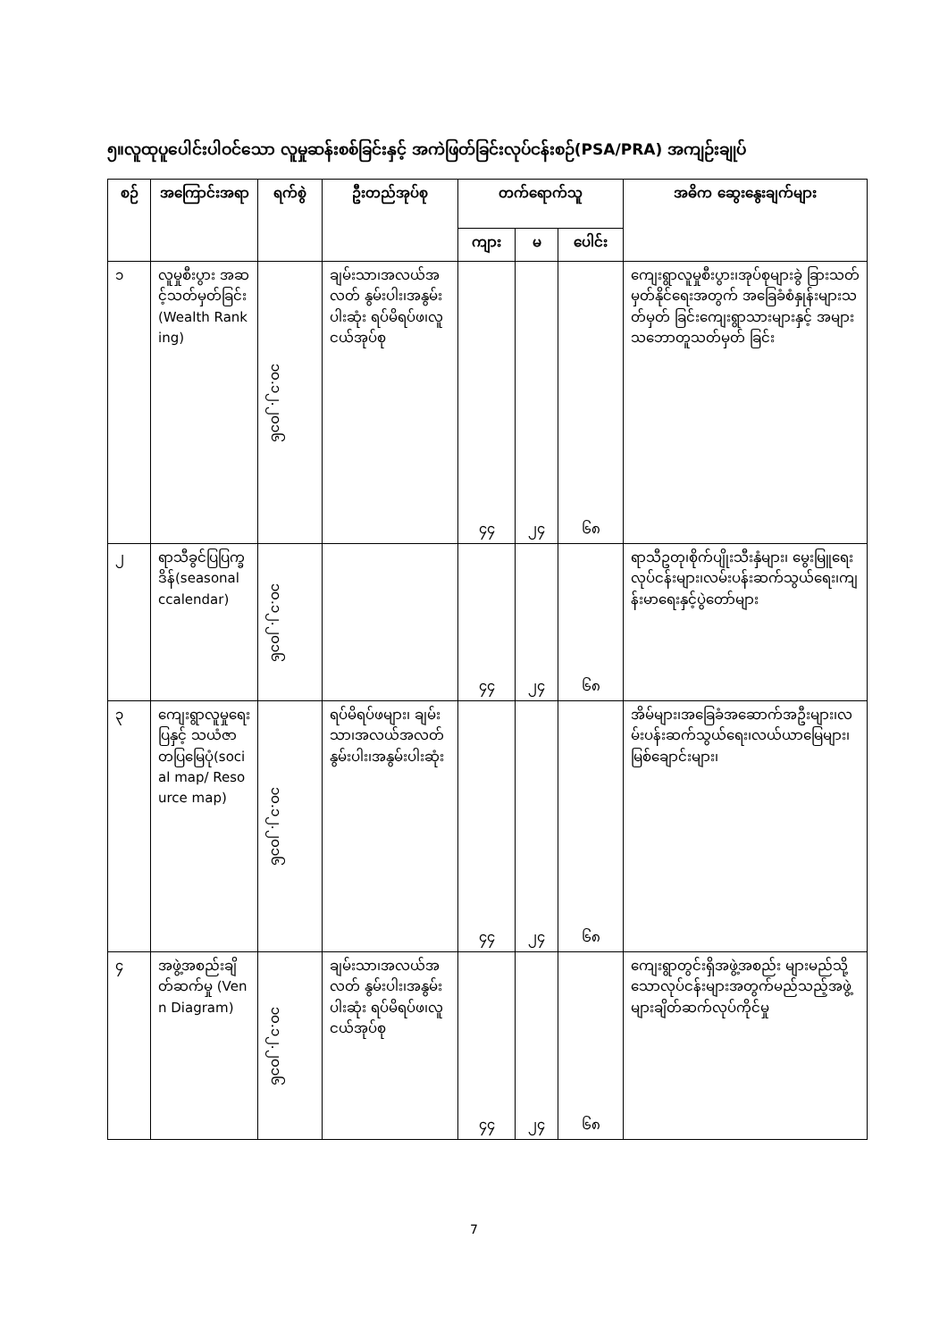၅။လူထုပူပေါင်းပါဝင်သော လူမှုဆန်းစစ်ခြင်းနှင့် အကဲဖြတ်ခြင်းလုပ်ငန်းစဉ်(PSA/PRA) အကျဉ်းချုပ်
| စဉ် | အကြောင်းအရာ | ရက်စွဲ | ဦးတည်အုပ်စု | တက်ရောက်သူ | | | အဓိက ဆွေးနွေးချက်များ |
| --- | --- | --- | --- | --- | --- | --- | --- |
| | | | | ကျား | မ | ပေါင်း | |
| ၁ | လူမှုစီးပွား အဆင့်သတ်မှတ်ခြင်း(Wealth Ranking) | ၁၀.၁၂.၂၀၁၆ | ချမ်းသာ၊အလယ်အလတ် နွမ်းပါး၊အနွမ်းပါးဆုံး ရပ်မိရပ်ဖ၊လူငယ်အုပ်စု | ၄၄ | ၂၄ | ၆၈ | ကျေးရွာလူမှုစီးပွား၊အုပ်စုများခွဲ ခြားသတ်မှတ်နိုင်ရေးအတွက် အခြေခံစံနှုန်းများသတ်မှတ် ခြင်းကျေးရွာသားများနှင့် အများသဘောတူသတ်မှတ် ခြင်း |
| ၂ | ရာသီခွင်ပြပြက္ခဒိန်(seasonal ccalendar) | ၁၀.၁၂.၂၀၁၆ | | ၄၄ | ၂၄ | ၆၈ | ရာသီဥတု၊စိုက်ပျိုးသီးနှံများ၊ မွေးမြူရေးလုပ်ငန်းများ၊လမ်းပန်းဆက်သွယ်ရေး၊ကျန်းမာရေးနှင့်ပွဲတော်များ |
| ၃ | ကျေးရွာလူမှုရေးပြနှင့် သယံဇာတပြမြေပုံ(social map/ Resource map) | ၁၀.၁၂.၂၀၁၆ | ရပ်မိရပ်ဖများ၊ ချမ်းသာ၊အလယ်အလတ် နွမ်းပါး၊အနွမ်းပါးဆုံး | ၄၄ | ၂၄ | ၆၈ | အိမ်များ၊အခြေခံအဆောက်အဦးများ၊လမ်းပန်းဆက်သွယ်ရေး၊လယ်ယာမြေများ၊ မြစ်ချောင်းများ၊ |
| ၄ | အဖွဲ့အစည်းချိတ်ဆက်မှု (Venn Diagram) | ၁၀.၁၂.၂၀၁၆ | ချမ်းသာ၊အလယ်အလတ် နွမ်းပါး၊အနွမ်းပါးဆုံး ရပ်မိရပ်ဖ၊လူငယ်အုပ်စု | ၄၄ | ၂၄ | ၆၈ | ကျေးရွာတွင်းရှိအဖွဲ့အစည်း များမည်သို့သောလုပ်ငန်းများအတွက်မည်သည့်အဖွဲ့များချိတ်ဆက်လုပ်ကိုင်မှု |
7